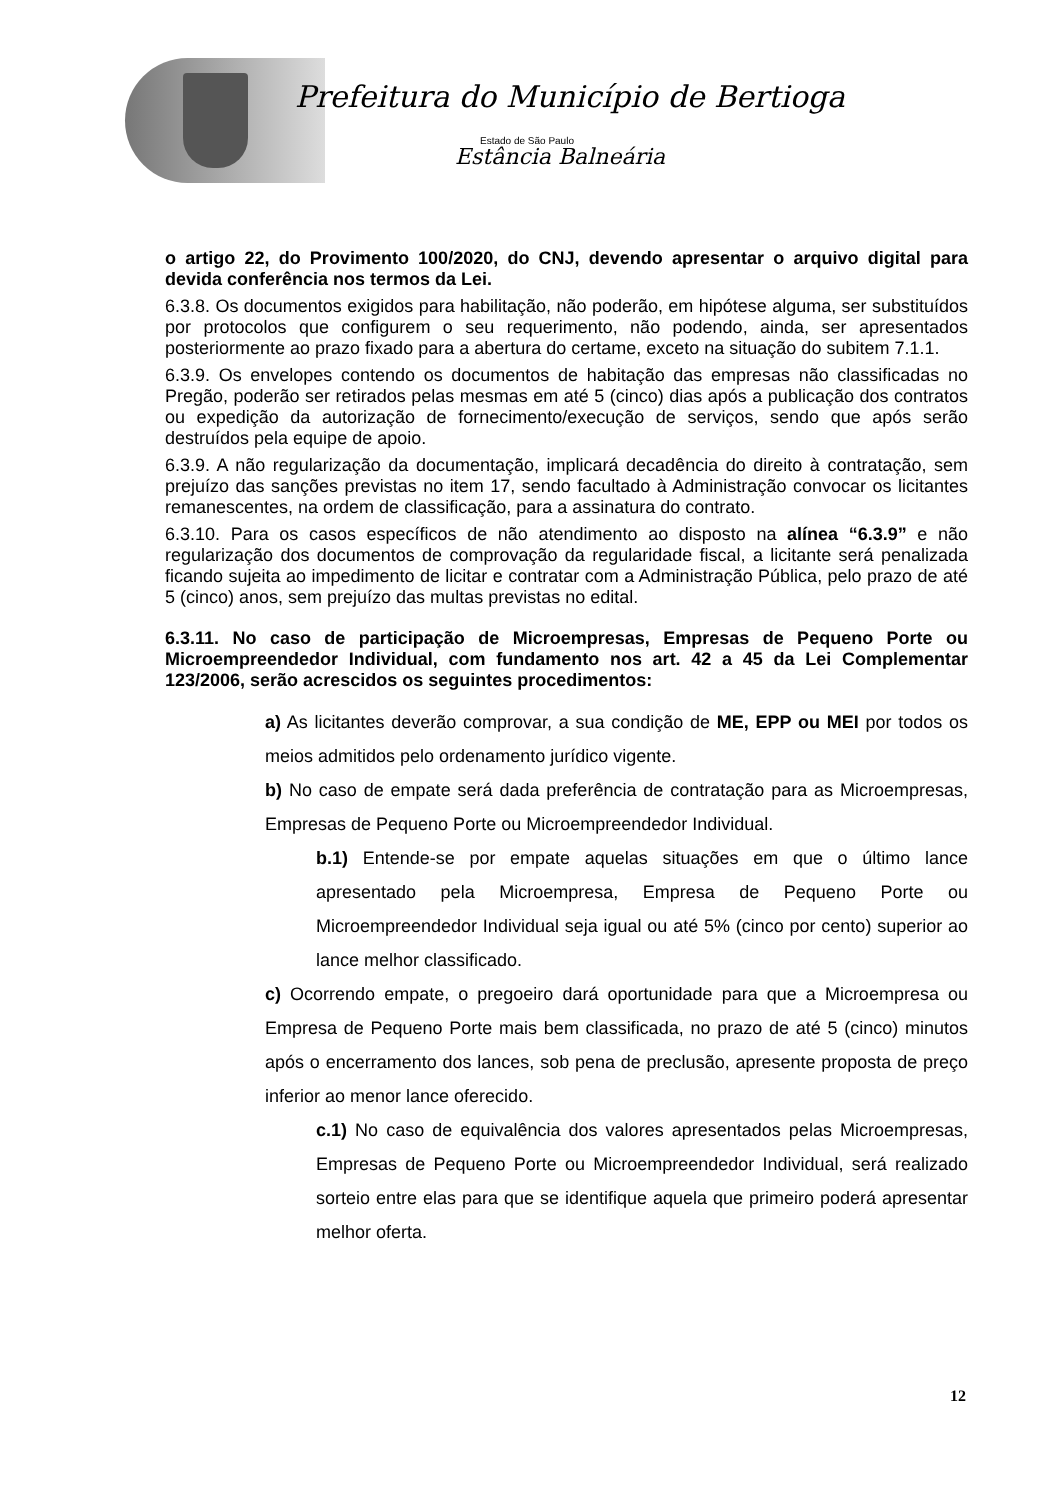Prefeitura do Município de Bertioga
Estado de São Paulo
Estância Balneária
o artigo 22, do Provimento 100/2020, do CNJ, devendo apresentar o arquivo digital para devida conferência nos termos da Lei.
6.3.8. Os documentos exigidos para habilitação, não poderão, em hipótese alguma, ser substituídos por protocolos que configurem o seu requerimento, não podendo, ainda, ser apresentados posteriormente ao prazo fixado para a abertura do certame, exceto na situação do subitem 7.1.1.
6.3.9. Os envelopes contendo os documentos de habitação das empresas não classificadas no Pregão, poderão ser retirados pelas mesmas em até 5 (cinco) dias após a publicação dos contratos ou expedição da autorização de fornecimento/execução de serviços, sendo que após serão destruídos pela equipe de apoio.
6.3.9. A não regularização da documentação, implicará decadência do direito à contratação, sem prejuízo das sanções previstas no item 17, sendo facultado à Administração convocar os licitantes remanescentes, na ordem de classificação, para a assinatura do contrato.
6.3.10. Para os casos específicos de não atendimento ao disposto na alínea “6.3.9” e não regularização dos documentos de comprovação da regularidade fiscal, a licitante será penalizada ficando sujeita ao impedimento de licitar e contratar com a Administração Pública, pelo prazo de até 5 (cinco) anos, sem prejuízo das multas previstas no edital.
6.3.11. No caso de participação de Microempresas, Empresas de Pequeno Porte ou Microempreendedor Individual, com fundamento nos art. 42 a 45 da Lei Complementar 123/2006, serão acrescidos os seguintes procedimentos:
a) As licitantes deverão comprovar, a sua condição de ME, EPP ou MEI por todos os meios admitidos pelo ordenamento jurídico vigente.
b) No caso de empate será dada preferência de contratação para as Microempresas, Empresas de Pequeno Porte ou Microempreendedor Individual.
b.1) Entende-se por empate aquelas situações em que o último lance apresentado pela Microempresa, Empresa de Pequeno Porte ou Microempreendedor Individual seja igual ou até 5% (cinco por cento) superior ao lance melhor classificado.
c) Ocorrendo empate, o pregoeiro dará oportunidade para que a Microempresa ou Empresa de Pequeno Porte mais bem classificada, no prazo de até 5 (cinco) minutos após o encerramento dos lances, sob pena de preclusão, apresente proposta de preço inferior ao menor lance oferecido.
c.1) No caso de equivalência dos valores apresentados pelas Microempresas, Empresas de Pequeno Porte ou Microempreendedor Individual, será realizado sorteio entre elas para que se identifique aquela que primeiro poderá apresentar melhor oferta.
12